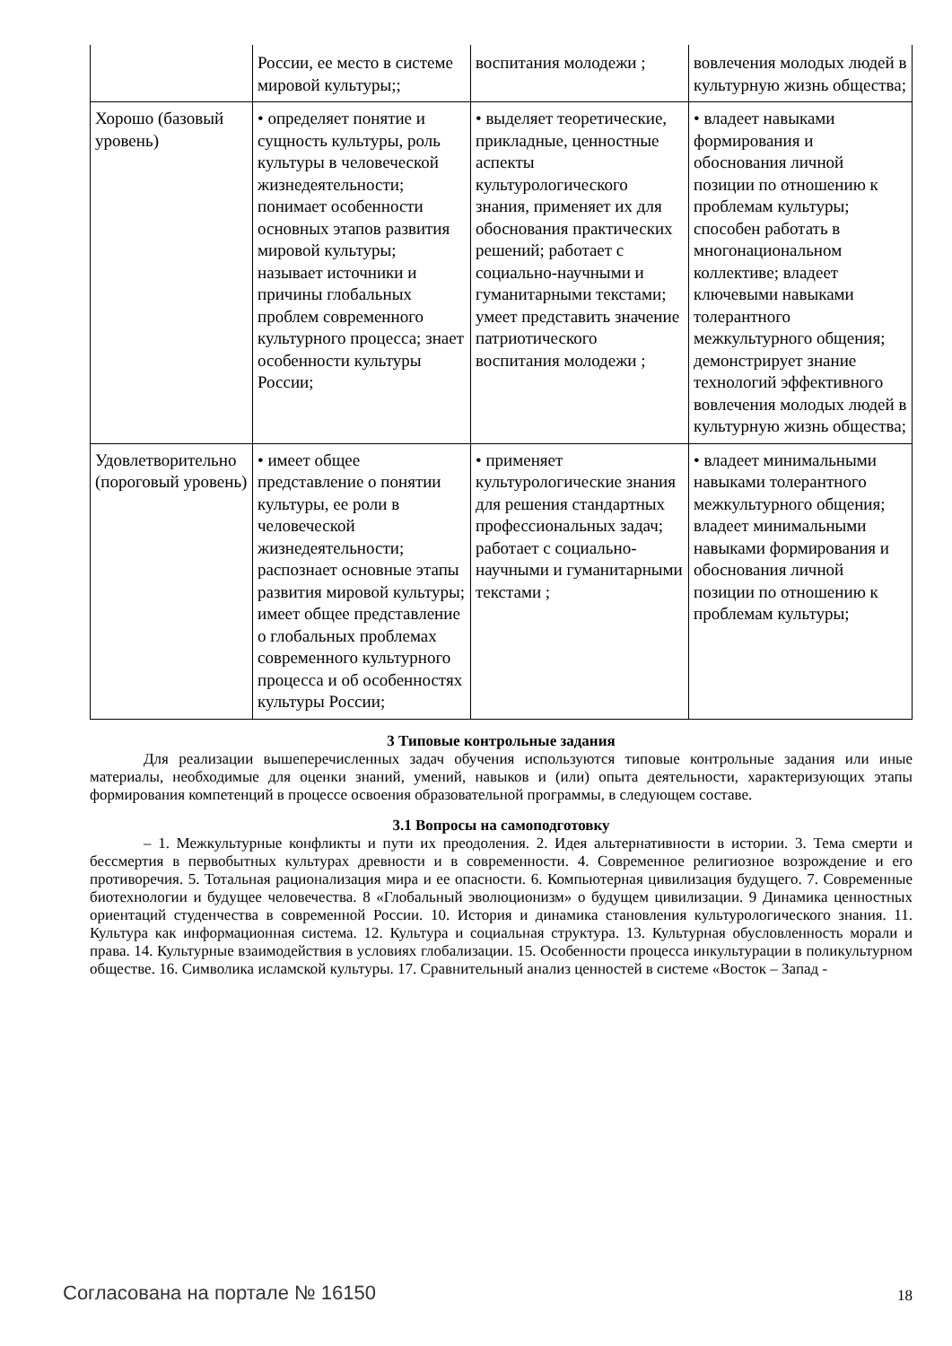| | России, ее место в системе мировой культуры;; | воспитания молодежи ; | вовлечения молодых людей в культурную жизнь общества; |
| Хорошо (базовый уровень) | • определяет понятие и сущность культуры, роль культуры в человеческой жизнедеятельности; понимает особенности основных этапов развития мировой культуры; называет источники и причины глобальных проблем современного культурного процесса; знает особенности культуры России; | • выделяет теоретические, прикладные, ценностные аспекты культурологического знания, применяет их для обоснования практических решений; работает с социально-научными и гуманитарными текстами; умеет представить значение патриотического воспитания молодежи ; | • владеет навыками формирования и обоснования личной позиции по отношению к проблемам культуры; способен работать в многонациональном коллективе; владеет ключевыми навыками толерантного межкультурного общения; демонстрирует знание технологий эффективного вовлечения молодых людей в культурную жизнь общества; |
| Удовлетворительно (пороговый уровень) | • имеет общее представление о понятии культуры, ее роли в человеческой жизнедеятельности; распознает основные этапы развития мировой культуры; имеет общее представление о глобальных проблемах современного культурного процесса и об особенностях культуры России; | • применяет культурологические знания для решения стандартных профессиональных задач; работает с социально-научными и гуманитарными текстами ; | • владеет минимальными навыками толерантного межкультурного общения; владеет минимальными навыками формирования и обоснования личной позиции по отношению к проблемам культуры; |
3 Типовые контрольные задания
Для реализации вышеперечисленных задач обучения используются типовые контрольные задания или иные материалы, необходимые для оценки знаний, умений, навыков и (или) опыта деятельности, характеризующих этапы формирования компетенций в процессе освоения образовательной программы, в следующем составе.
3.1 Вопросы на самоподготовку
– 1. Межкультурные конфликты и пути их преодоления. 2. Идея альтернативности в истории. 3. Тема смерти и бессмертия в первобытных культурах древности и в современности. 4. Современное религиозное возрождение и его противоречия. 5. Тотальная рационализация мира и ее опасности. 6. Компьютерная цивилизация будущего. 7. Современные биотехнологии и будущее человечества. 8 «Глобальный эволюционизм» о будущем цивилизации. 9 Динамика ценностных ориентаций студенчества в современной России. 10. История и динамика становления культурологического знания. 11. Культура как информационная система. 12. Культура и социальная структура. 13. Культурная обусловленность морали и права. 14. Культурные взаимодействия в условиях глобализации. 15. Особенности процесса инкультурации в поликультурном обществе. 16. Символика исламской культуры. 17. Сравнительный анализ ценностей в системе «Восток – Запад -
Согласована на портале № 16150 18